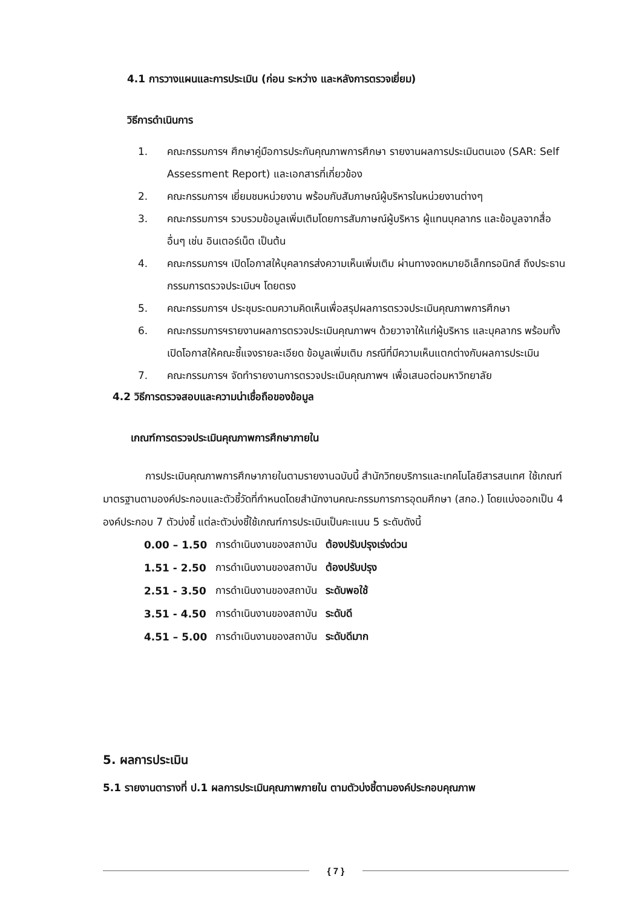4.1 การวางแผนและการประเมิน (ก่อน ระหว่าง และหลังการตรวจเยี่ยม)
วิธีการดำเนินการ
1. คณะกรรมการฯ ศึกษาคู่มือการประกันคุณภาพการศึกษา รายงานผลการประเมินตนเอง (SAR: Self Assessment Report) และเอกสารที่เกี่ยวข้อง
2. คณะกรรมการฯ เยี่ยมชมหน่วยงาน พร้อมกับสัมภาษณ์ผู้บริหารในหน่วยงานต่างๆ
3. คณะกรรมการฯ รวบรวมข้อมูลเพิ่มเติมโดยการสัมภาษณ์ผู้บริหาร ผู้แทนบุคลากร และข้อมูลจากสื่ออื่นๆ เช่น อินเตอร์เน็ต เป็นต้น
4. คณะกรรมการฯ เปิดโอกาสให้บุคลากรส่งความเห็นเพิ่มเติม ผ่านทางจดหมายอิเล็กทรอนิกส์ ถึงประธานกรรมการตรวจประเมินฯ โดยตรง
5. คณะกรรมการฯ ประชุมระดมความคิดเห็นเพื่อสรุปผลการตรวจประเมินคุณภาพการศึกษา
6. คณะกรรมการฯรายงานผลการตรวจประเมินคุณภาพฯ ด้วยวาจาให้แก่ผู้บริหาร และบุคลากร พร้อมทั้งเปิดโอกาสให้คณะชี้แจงรายละเอียด ข้อมูลเพิ่มเติม กรณีที่มีความเห็นแตกต่างกับผลการประเมิน
7. คณะกรรมการฯ จัดทำรายงานการตรวจประเมินคุณภาพฯ เพื่อเสนอต่อมหาวิทยาลัย
4.2 วิธีการตรวจสอบและความน่าเชื่อถือของข้อมูล
เกณฑ์การตรวจประเมินคุณภาพการศึกษาภายใน
การประเมินคุณภาพการศึกษาภายในตามรายงานฉบับนี้ สำนักวิทยบริการและเทคโนโลยีสารสนเทศ ใช้เกณฑ์มาตรฐานตามองค์ประกอบและตัวชี้วัดที่กำหนดโดยสำนักงานคณะกรรมการการอุดมศึกษา (สกอ.) โดยแบ่งออกเป็น 4 องค์ประกอบ 7 ตัวบ่งชี้ แต่ละตัวบ่งชี้ใช้เกณฑ์การประเมินเป็นคะแนน 5 ระดับดังนี้
| 0.00 – 1.50 | การดำเนินงานของสถาบัน | ต้องปรับปรุงเร่งด่วน |
| 1.51 - 2.50 | การดำเนินงานของสถาบัน | ต้องปรับปรุง |
| 2.51 - 3.50 | การดำเนินงานของสถาบัน | ระดับพอใช้ |
| 3.51 - 4.50 | การดำเนินงานของสถาบัน | ระดับดี |
| 4.51 – 5.00 | การดำเนินงานของสถาบัน | ระดับดีมาก |
5. ผลการประเมิน
5.1 รายงานตารางที่ ป.1 ผลการประเมินคุณภาพภายใน ตามตัวบ่งชี้ตามองค์ประกอบคุณภาพ
{ 7 }